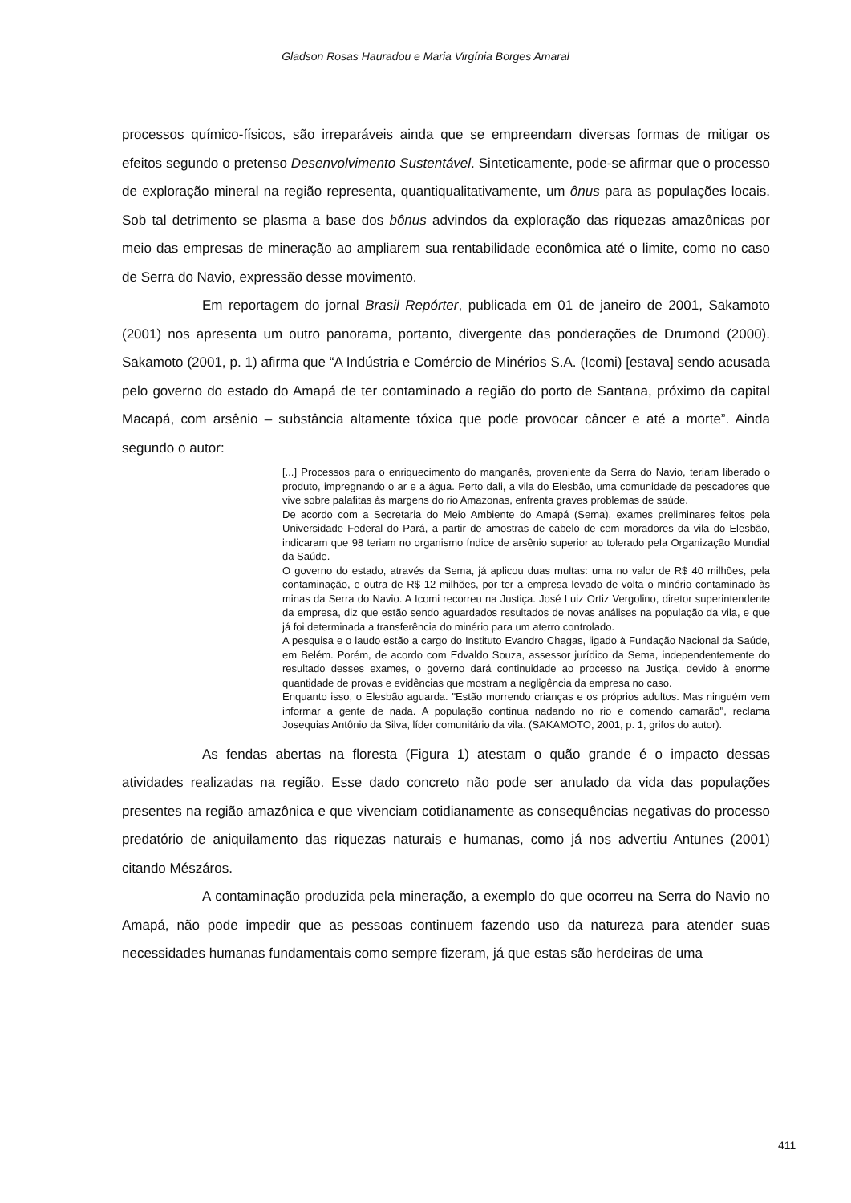Gladson Rosas Hauradou e Maria Virgínia Borges Amaral
processos químico-físicos, são irreparáveis ainda que se empreendam diversas formas de mitigar os efeitos segundo o pretenso Desenvolvimento Sustentável. Sinteticamente, pode-se afirmar que o processo de exploração mineral na região representa, quantiqualitativamente, um ônus para as populações locais. Sob tal detrimento se plasma a base dos bônus advindos da exploração das riquezas amazônicas por meio das empresas de mineração ao ampliarem sua rentabilidade econômica até o limite, como no caso de Serra do Navio, expressão desse movimento.
Em reportagem do jornal Brasil Repórter, publicada em 01 de janeiro de 2001, Sakamoto (2001) nos apresenta um outro panorama, portanto, divergente das ponderações de Drumond (2000). Sakamoto (2001, p. 1) afirma que “A Indústria e Comércio de Minérios S.A. (Icomi) [estava] sendo acusada pelo governo do estado do Amapá de ter contaminado a região do porto de Santana, próximo da capital Macapá, com arsênio – substância altamente tóxica que pode provocar câncer e até a morte”. Ainda segundo o autor:
[...] Processos para o enriquecimento do manganês, proveniente da Serra do Navio, teriam liberado o produto, impregnando o ar e a água. Perto dali, a vila do Elesbão, uma comunidade de pescadores que vive sobre palafitas às margens do rio Amazonas, enfrenta graves problemas de saúde.
De acordo com a Secretaria do Meio Ambiente do Amapá (Sema), exames preliminares feitos pela Universidade Federal do Pará, a partir de amostras de cabelo de cem moradores da vila do Elesbão, indicaram que 98 teriam no organismo índice de arsênio superior ao tolerado pela Organização Mundial da Saúde.
O governo do estado, através da Sema, já aplicou duas multas: uma no valor de R$ 40 milhões, pela contaminação, e outra de R$ 12 milhões, por ter a empresa levado de volta o minério contaminado às minas da Serra do Navio. A Icomi recorreu na Justiça. José Luiz Ortiz Vergolino, diretor superintendente da empresa, diz que estão sendo aguardados resultados de novas análises na população da vila, e que já foi determinada a transferência do minério para um aterro controlado.
A pesquisa e o laudo estão a cargo do Instituto Evandro Chagas, ligado à Fundação Nacional da Saúde, em Belém. Porém, de acordo com Edvaldo Souza, assessor jurídico da Sema, independentemente do resultado desses exames, o governo dará continuidade ao processo na Justiça, devido à enorme quantidade de provas e evidências que mostram a negligência da empresa no caso.
Enquanto isso, o Elesbão aguarda. "Estão morrendo crianças e os próprios adultos. Mas ninguém vem informar a gente de nada. A população continua nadando no rio e comendo camarão", reclama Josequias Antônio da Silva, líder comunitário da vila. (SAKAMOTO, 2001, p. 1, grifos do autor).
As fendas abertas na floresta (Figura 1) atestam o quão grande é o impacto dessas atividades realizadas na região. Esse dado concreto não pode ser anulado da vida das populações presentes na região amazônica e que vivenciam cotidianamente as consequências negativas do processo predatório de aniquilamento das riquezas naturais e humanas, como já nos advertiu Antunes (2001) citando Mészáros.
A contaminação produzida pela mineração, a exemplo do que ocorreu na Serra do Navio no Amapá, não pode impedir que as pessoas continuem fazendo uso da natureza para atender suas necessidades humanas fundamentais como sempre fizeram, já que estas são herdeiras de uma
411